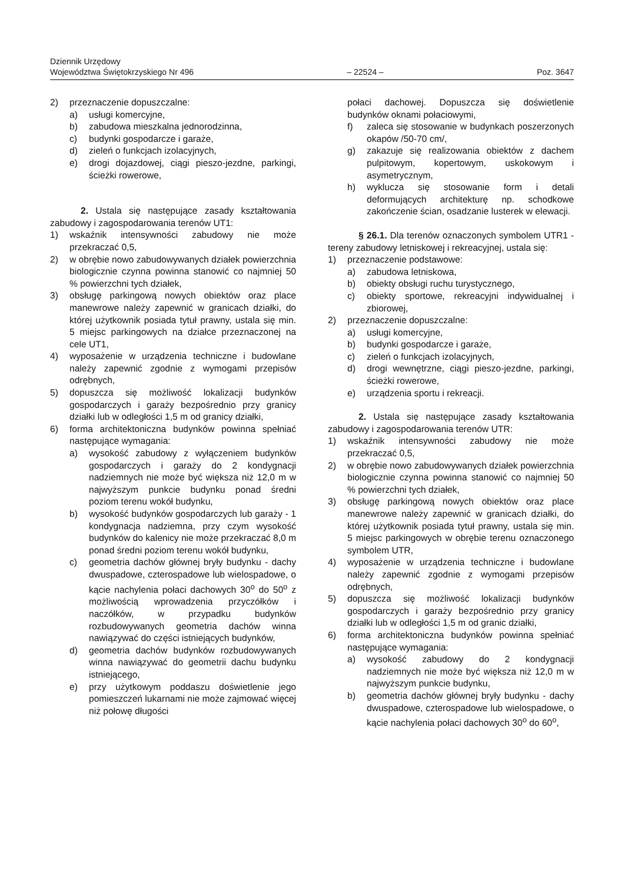Dziennik Urzędowy
Województwa Świętokrzyskiego Nr 496
– 22524 –
Poz. 3647
2) przeznaczenie dopuszczalne:
a) usługi komercyjne,
b) zabudowa mieszkalna jednorodzinna,
c) budynki gospodarcze i garaże,
d) zieleń o funkcjach izolacyjnych,
e) drogi dojazdowej, ciągi pieszo-jezdne, parkingi, ścieżki rowerowe,
2. Ustala się następujące zasady kształtowania zabudowy i zagospodarowania terenów UT1:
1) wskaźnik intensywności zabudowy nie może przekraczać 0,5,
2) w obrębie nowo zabudowywanych działek powierzchnia biologicznie czynna powinna stanowić co najmniej 50 % powierzchni tych działek,
3) obsługę parkingową nowych obiektów oraz place manewrowe należy zapewnić w granicach działki, do której użytkownik posiada tytuł prawny, ustala się min. 5 miejsc parkingowych na działce przeznaczonej na cele UT1,
4) wyposażenie w urządzenia techniczne i budowlane należy zapewnić zgodnie z wymogami przepisów odrębnych,
5) dopuszcza się możliwość lokalizacji budynków gospodarczych i garaży bezpośrednio przy granicy działki lub w odległości 1,5 m od granicy działki,
6) forma architektoniczna budynków powinna spełniać następujące wymagania:
a) wysokość zabudowy z wyłączeniem budynków gospodarczych i garaży do 2 kondygnacji nadziemnych nie może być większa niż 12,0 m w najwyższym punkcie budynku ponad średni poziom terenu wokół budynku,
b) wysokość budynków gospodarczych lub garaży - 1 kondygnacja nadziemna, przy czym wysokość budynków do kalenicy nie może przekraczać 8,0 m ponad średni poziom terenu wokół budynku,
c) geometria dachów głównej bryły budynku - dachy dwuspadowe, czterospadowe lub wielospadowe, o kącie nachylenia połaci dachowych 30<sup>o</sup> do 50<sup>o</sup> z możliwością wprowadzenia przyczółków i naczółków, w przypadku budynków rozbudowywanych geometria dachów winna nawiązywać do części istniejących budynków,
d) geometria dachów budynków rozbudowywanych winna nawiązywać do geometrii dachu budynku istniejącego,
e) przy użytkowym poddaszu doświetlenie jego pomieszczeń lukarnami nie może zajmować więcej niż połowę długości
połaci dachowej. Dopuszcza się doświetlenie budynków oknami połaciowymi,
f) zaleca się stosowanie w budynkach poszerzonych okapów /50-70 cm/,
g) zakazuje się realizowania obiektów z dachem pulpitowym, kopertowym, uskokowym i asymetrycznym,
h) wyklucza się stosowanie form i detali deformujących architekturę np. schodkowe zakończenie ścian, osadzanie lusterek w elewacji.
§ 26.1. Dla terenów oznaczonych symbolem UTR1 - tereny zabudowy letniskowej i rekreacyjnej, ustala się:
1) przeznaczenie podstawowe:
a) zabudowa letniskowa,
b) obiekty obsługi ruchu turystycznego,
c) obiekty sportowe, rekreacyjni indywidualnej i zbiorowej,
2) przeznaczenie dopuszczalne:
a) usługi komercyjne,
b) budynki gospodarcze i garaże,
c) zieleń o funkcjach izolacyjnych,
d) drogi wewnętrzne, ciągi pieszo-jezdne, parkingi, ścieżki rowerowe,
e) urządzenia sportu i rekreacji.
2. Ustala się następujące zasady kształtowania zabudowy i zagospodarowania terenów UTR:
1) wskaźnik intensywności zabudowy nie może przekraczać 0,5,
2) w obrębie nowo zabudowywanych działek powierzchnia biologicznie czynna powinna stanowić co najmniej 50 % powierzchni tych działek,
3) obsługę parkingową nowych obiektów oraz place manewrowe należy zapewnić w granicach działki, do której użytkownik posiada tytuł prawny, ustala się min. 5 miejsc parkingowych w obrębie terenu oznaczonego symbolem UTR,
4) wyposażenie w urządzenia techniczne i budowlane należy zapewnić zgodnie z wymogami przepisów odrębnych,
5) dopuszcza się możliwość lokalizacji budynków gospodarczych i garaży bezpośrednio przy granicy działki lub w odległości 1,5 m od granic działki,
6) forma architektoniczna budynków powinna spełniać następujące wymagania:
a) wysokość zabudowy do 2 kondygnacji nadziemnych nie może być większa niż 12,0 m w najwyższym punkcie budynku,
b) geometria dachów głównej bryły budynku - dachy dwuspadowe, czterospadowe lub wielospadowe, o kącie nachylenia połaci dachowych 30<sup>o</sup> do 60<sup>o</sup>,